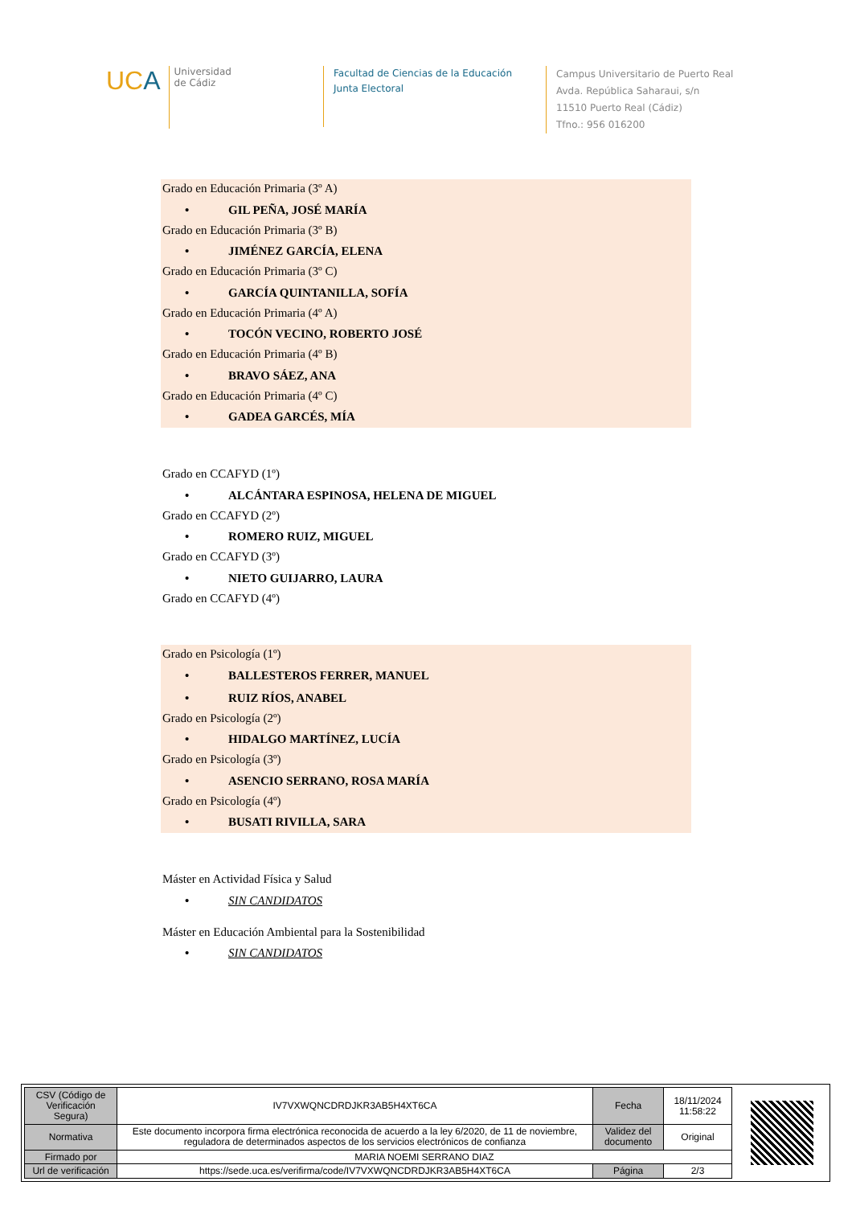UCA
Universidad
de Cádiz
Facultad de Ciencias de la Educación
Junta Electoral
Campus Universitario de Puerto Real
Avda. República Saharaui, s/n
11510 Puerto Real (Cádiz)
Tfno.: 956 016200
Grado en Educación Primaria (3º A)
• GIL PEÑA, JOSÉ MARÍA
Grado en Educación Primaria (3º B)
• JIMÉNEZ GARCÍA, ELENA
Grado en Educación Primaria (3º C)
• GARCÍA QUINTANILLA, SOFÍA
Grado en Educación Primaria (4º A)
• TOCÓN VECINO, ROBERTO JOSÉ
Grado en Educación Primaria (4º B)
• BRAVO SÁEZ, ANA
Grado en Educación Primaria (4º C)
• GADEA GARCÉS, MÍA
Grado en CCAFYD (1º)
• ALCÁNTARA ESPINOSA, HELENA DE MIGUEL
Grado en CCAFYD (2º)
• ROMERO RUIZ, MIGUEL
Grado en CCAFYD (3º)
• NIETO GUIJARRO, LAURA
Grado en CCAFYD (4º)
Grado en Psicología (1º)
• BALLESTEROS FERRER, MANUEL
• RUIZ RÍOS, ANABEL
Grado en Psicología (2º)
• HIDALGO MARTÍNEZ, LUCÍA
Grado en Psicología (3º)
• ASENCIO SERRANO, ROSA MARÍA
Grado en Psicología (4º)
• BUSATI RIVILLA, SARA
Máster en Actividad Física y Salud
• SIN CANDIDATOS
Máster en Educación Ambiental para la Sostenibilidad
• SIN CANDIDATOS
| CSV (Código de Verificación Segura) | IV7VXWQNCDRDJKR3AB5H4XT6CA | Fecha | 18/11/2024 11:58:22 |
| Normativa | Este documento incorpora firma electrónica reconocida de acuerdo a la ley 6/2020, de 11 de noviembre, reguladora de determinados aspectos de los servicios electrónicos de confianza | Validez del documento | Original |
| Firmado por | MARIA NOEMI SERRANO DIAZ | | |
| Url de verificación | https://sede.uca.es/verifirma/code/IV7VXWQNCDRDJKR3AB5H4XT6CA | Página | 2/3 |